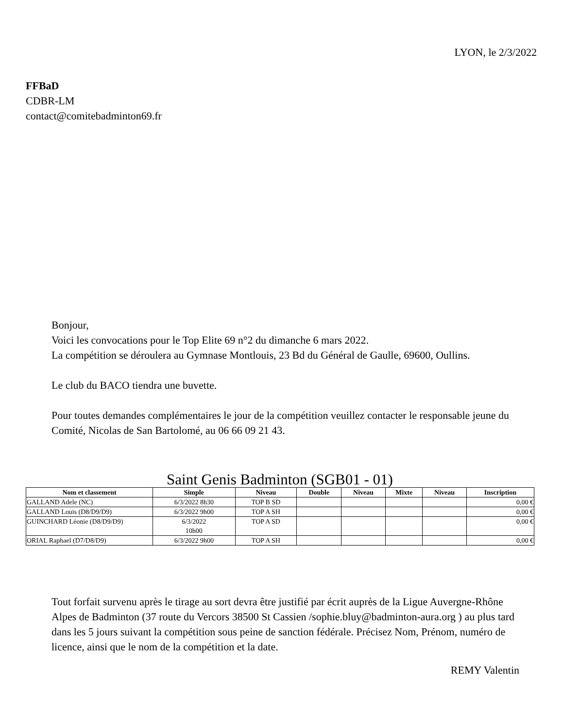LYON, le 2/3/2022
FFBaD
CDBR-LM
contact@comitebadminton69.fr
Bonjour,
Voici les convocations pour le Top Elite 69 n°2 du dimanche 6 mars 2022.
La compétition se déroulera au Gymnase Montlouis, 23 Bd du Général de Gaulle, 69600, Oullins.
Le club du BACO tiendra une buvette.
Pour toutes demandes complémentaires le jour de la compétition veuillez contacter le responsable jeune du Comité, Nicolas de San Bartolomé, au 06 66 09 21 43.
Saint Genis Badminton (SGB01 - 01)
| Nom et classement | Simple | Niveau | Double | Niveau | Mixte | Niveau | Inscription |
| --- | --- | --- | --- | --- | --- | --- | --- |
| GALLAND Adele (NC) | 6/3/2022 8h30 | TOP B SD | | | | | 0,00 € |
| GALLAND Louis (D8/D9/D9) | 6/3/2022 9h00 | TOP A SH | | | | | 0,00 € |
| GUINCHARD Léonie (D8/D9/D9) | 6/3/2022 10h00 | TOP A SD | | | | | 0,00 € |
| ORIAL Raphael (D7/D8/D9) | 6/3/2022 9h00 | TOP A SH | | | | | 0,00 € |
Tout forfait survenu après le tirage au sort devra être justifié par écrit auprès de la Ligue Auvergne-Rhône Alpes de Badminton (37 route du Vercors 38500 St Cassien /sophie.bluy@badminton-aura.org ) au plus tard dans les 5 jours suivant la compétition sous peine de sanction fédérale. Précisez Nom, Prénom, numéro de licence, ainsi que le nom de la compétition et la date.
REMY Valentin